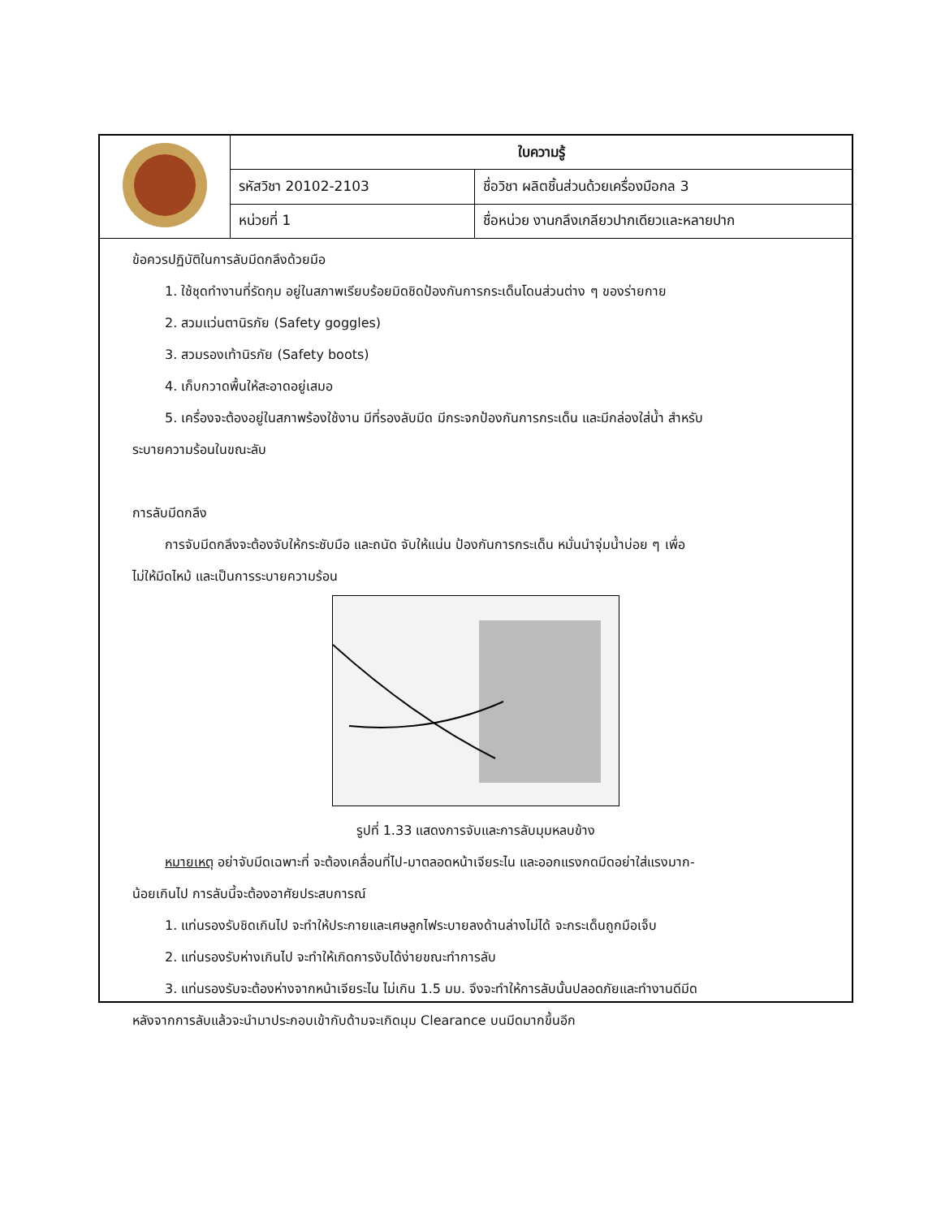| | ใบความรู้ | |
| | รหัสวิชา 20102-2103 | ชื่อวิชา ผลิตชิ้นส่วนด้วยเครื่องมือกล 3 |
| | หน่วยที่ 1 | ชื่อหน่วย งานกลึงเกลียวปากเดียวและหลายปาก |
ข้อควรปฏิบัติในการลับมีดกลึงด้วยมือ
1. ใช้ชุดทำงานที่รัดกุม อยู่ในสภาพเรียบร้อยมิดชิดป้องกันการกระเด็นโดนส่วนต่าง ๆ ของร่ายกาย
2. สวมแว่นตานิรภัย (Safety goggles)
3. สวมรองเท้านิรภัย (Safety boots)
4. เก็บกวาดพื้นให้สะอาดอยู่เสมอ
5. เครื่องจะต้องอยู่ในสภาพร้องใช้งาน มีที่รองลับมีด มีกระจกป้องกันการกระเด็น และมีกล่องใส่น้ำ สำหรับ
ระบายความร้อนในขณะลับ
การลับมีดกลึง
การจับมีดกลึงจะต้องจับให้กระชับมือ และถนัด จับให้แน่น ป้องกันการกระเด็น หมั่นนำจุ่มน้ำบ่อย ๆ เพื่อ
ไม่ให้มีดไหม้ และเป็นการระบายความร้อน
รูปที่ 1.33 แสดงการจับและการลับมุมหลบข้าง
หมายเหตุ อย่าจับมีดเฉพาะที่ จะต้องเคลื่อนที่ไป-มาตลอดหน้าเจียระไน และออกแรงกดมีดอย่าใส่แรงมาก-
น้อยเกินไป การลับนี้จะต้องอาศัยประสบการณ์
1. แท่นรองรับชิดเกินไป จะทำให้ประกายและเศษลูกไฟระบายลงด้านล่างไม่ได้ จะกระเด็นถูกมือเจ็บ
2. แท่นรองรับห่างเกินไป จะทำให้เกิดการงับได้ง่ายขณะทำการลับ
3. แท่นรองรับจะต้องห่างจากหน้าเจียระไน ไม่เกิน 1.5 มม. จึงจะทำให้การลับนั้นปลอดภัยและทำงานดีมีด
หลังจากการลับแล้วจะนำมาประกอบเข้ากับด้ามจะเกิดมุม Clearance บนมีดมากขึ้นอีก